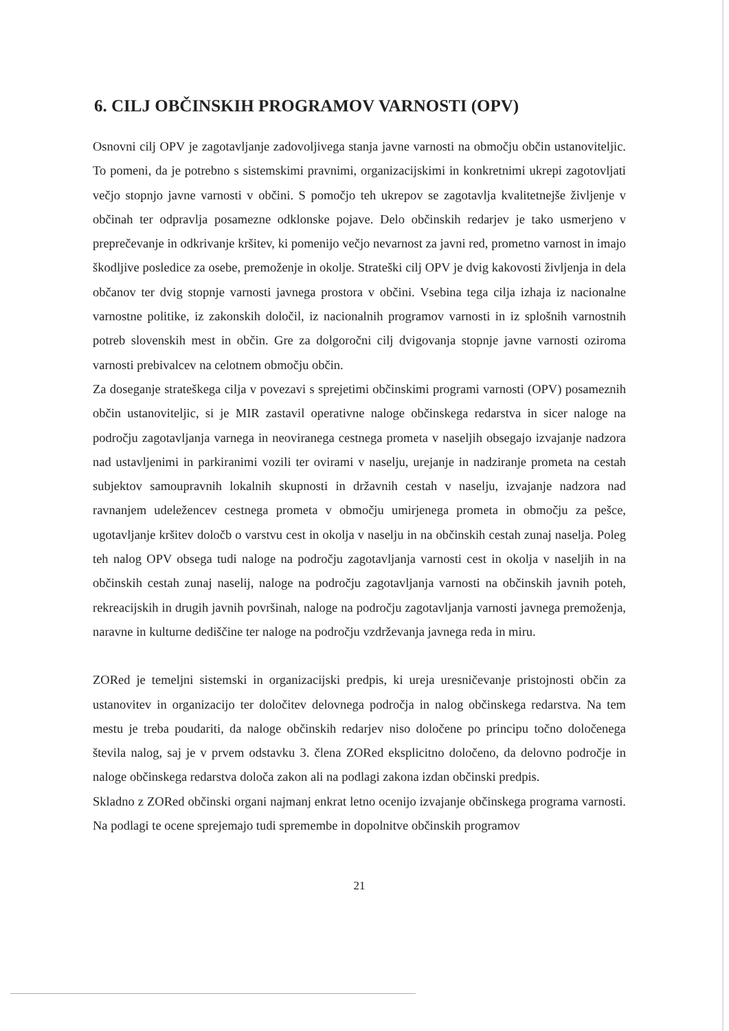6. CILJ OBČINSKIH PROGRAMOV VARNOSTI (OPV)
Osnovni cilj OPV je zagotavljanje zadovoljivega stanja javne varnosti na območju občin ustanoviteljic. To pomeni, da je potrebno s sistemskimi pravnimi, organizacijskimi in konkretnimi ukrepi zagotovljati večjo stopnjo javne varnosti v občini. S pomočjo teh ukrepov se zagotavlja kvalitetnejše življenje v občinah ter odpravlja posamezne odklonske pojave. Delo občinskih redarjev je tako usmerjeno v preprečevanje in odkrivanje kršitev, ki pomenijo večjo nevarnost za javni red, prometno varnost in imajo škodljive posledice za osebe, premoženje in okolje. Strateški cilj OPV je dvig kakovosti življenja in dela občanov ter dvig stopnje varnosti javnega prostora v občini. Vsebina tega cilja izhaja iz nacionalne varnostne politike, iz zakonskih določil, iz nacionalnih programov varnosti in iz splošnih varnostnih potreb slovenskih mest in občin. Gre za dolgoročni cilj dvigovanja stopnje javne varnosti oziroma varnosti prebivalcev na celotnem območju občin.
Za doseganje strateškega cilja v povezavi s sprejetimi občinskimi programi varnosti (OPV) posameznih občin ustanoviteljic, si je MIR zastavil operativne naloge občinskega redarstva in sicer naloge na področju zagotavljanja varnega in neoviranega cestnega prometa v naseljih obsegajo izvajanje nadzora nad ustavljenimi in parkiranimi vozili ter ovirami v naselju, urejanje in nadziranje prometa na cestah subjektov samoupravnih lokalnih skupnosti in državnih cestah v naselju, izvajanje nadzora nad ravnanjem udeležencev cestnega prometa v območju umirjenega prometa in območju za pešce, ugotavljanje kršitev določb o varstvu cest in okolja v naselju in na občinskih cestah zunaj naselja. Poleg teh nalog OPV obsega tudi naloge na področju zagotavljanja varnosti cest in okolja v naseljih in na občinskih cestah zunaj naselij, naloge na področju zagotavljanja varnosti na občinskih javnih poteh, rekreacijskih in drugih javnih površinah, naloge na področju zagotavljanja varnosti javnega premoženja, naravne in kulturne dediščine ter naloge na področju vzdrževanja javnega reda in miru.
ZORed je temeljni sistemski in organizacijski predpis, ki ureja uresničevanje pristojnosti občin za ustanovitev in organizacijo ter določitev delovnega področja in nalog občinskega redarstva. Na tem mestu je treba poudariti, da naloge občinskih redarjev niso določene po principu točno določenega števila nalog, saj je v prvem odstavku 3. člena ZORed eksplicitno določeno, da delovno področje in naloge občinskega redarstva določa zakon ali na podlagi zakona izdan občinski predpis.
Skladno z ZORed občinski organi najmanj enkrat letno ocenijo izvajanje občinskega programa varnosti. Na podlagi te ocene sprejemajo tudi spremembe in dopolnitve občinskih programov
21